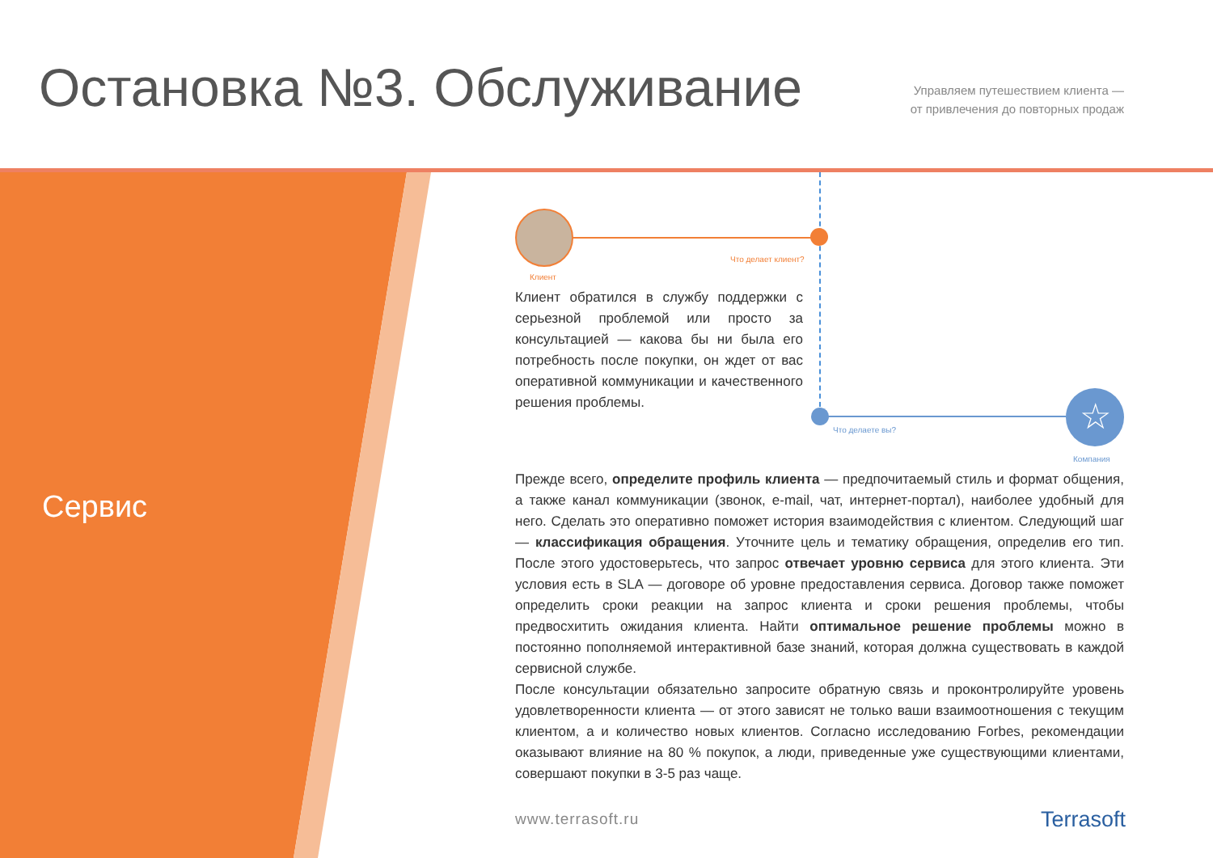Остановка №3. Обслуживание
Управляем путешествием клиента —
от привлечения до повторных продаж
Сервис
Что делает клиент?
Клиент
Клиент обратился в службу поддержки с серьезной проблемой или просто за консультацией — какова бы ни была его потребность после покупки, он ждет от вас оперативной коммуникации и качественного решения проблемы.
☆
Что делаете вы?
Компания
Прежде всего, определите профиль клиента — предпочитаемый стиль и формат общения, а также канал коммуникации (звонок, e-mail, чат, интернет-портал), наиболее удобный для него. Сделать это оперативно поможет история взаимодействия с клиентом. Следующий шаг — классификация обращения. Уточните цель и тематику обращения, определив его тип. После этого удостоверьтесь, что запрос отвечает уровню сервиса для этого клиента. Эти условия есть в SLA — договоре об уровне предоставления сервиса. Договор также поможет определить сроки реакции на запрос клиента и сроки решения проблемы, чтобы предвосхитить ожидания клиента. Найти оптимальное решение проблемы можно в постоянно пополняемой интерактивной базе знаний, которая должна существовать в каждой сервисной службе.
После консультации обязательно запросите обратную связь и проконтролируйте уровень удовлетворенности клиента — от этого зависят не только ваши взаимоотношения с текущим клиентом, а и количество новых клиентов. Согласно исследованию Forbes, рекомендации оказывают влияние на 80 % покупок, а люди, приведенные уже существующими клиентами, совершают покупки в 3-5 раз чаще.
www.terrasoft.ru Terrasoft